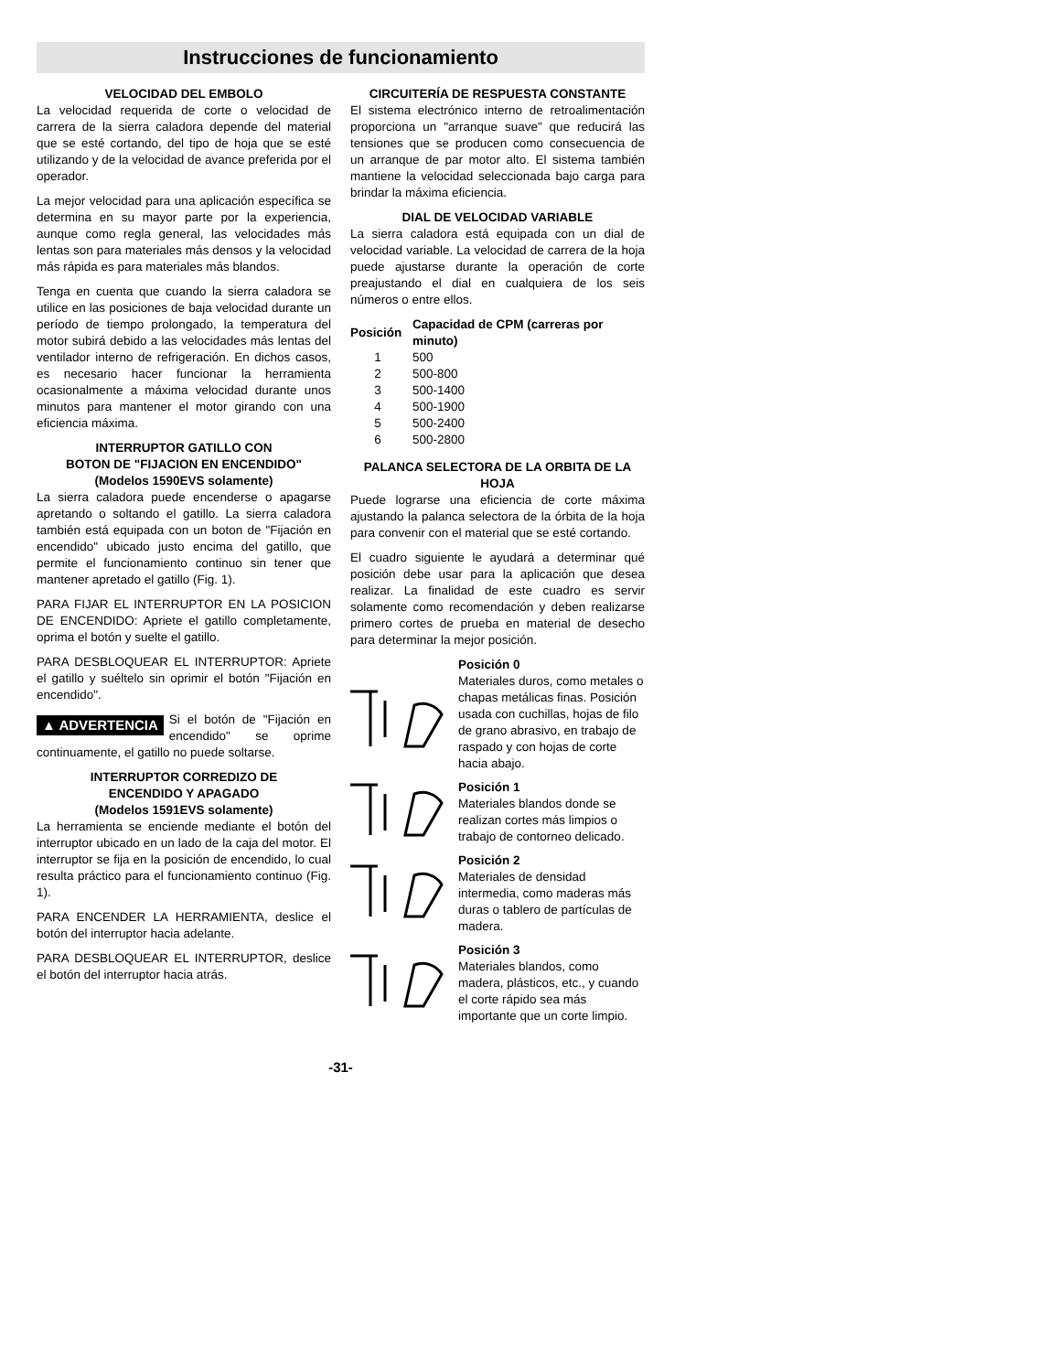Instrucciones de funcionamiento
VELOCIDAD DEL EMBOLO
La velocidad requerida de corte o velocidad de carrera de la sierra caladora depende del material que se esté cortando, del tipo de hoja que se esté utilizando y de la velocidad de avance preferida por el operador.
La mejor velocidad para una aplicación específica se determina en su mayor parte por la experiencia, aunque como regla general, las velocidades más lentas son para materiales más densos y la velocidad más rápida es para materiales más blandos.
Tenga en cuenta que cuando la sierra caladora se utilice en las posiciones de baja velocidad durante un período de tiempo prolongado, la temperatura del motor subirá debido a las velocidades más lentas del ventilador interno de refrigeración. En dichos casos, es necesario hacer funcionar la herramienta ocasionalmente a máxima velocidad durante unos minutos para mantener el motor girando con una eficiencia máxima.
INTERRUPTOR GATILLO CON
BOTON DE "FIJACION EN ENCENDIDO"
(Modelos 1590EVS solamente)
La sierra caladora puede encenderse o apagarse apretando o soltando el gatillo. La sierra caladora también está equipada con un boton de "Fijación en encendido" ubicado justo encima del gatillo, que permite el funcionamiento continuo sin tener que mantener apretado el gatillo (Fig. 1).
PARA FIJAR EL INTERRUPTOR EN LA POSICION DE ENCENDIDO: Apriete el gatillo completamente, oprima el botón y suelte el gatillo.
PARA DESBLOQUEAR EL INTERRUPTOR: Apriete el gatillo y suéltelo sin oprimir el botón "Fijación en encendido".
▲ ADVERTENCIA Si el botón de "Fijación en encendido" se oprime continuamente, el gatillo no puede soltarse.
INTERRUPTOR CORREDIZO DE
ENCENDIDO Y APAGADO
(Modelos 1591EVS solamente)
La herramienta se enciende mediante el botón del interruptor ubicado en un lado de la caja del motor. El interruptor se fija en la posición de encendido, lo cual resulta práctico para el funcionamiento continuo (Fig. 1).
PARA ENCENDER LA HERRAMIENTA, deslice el botón del interruptor hacia adelante.
PARA DESBLOQUEAR EL INTERRUPTOR, deslice el botón del interruptor hacia atrás.
CIRCUITERÍA DE RESPUESTA CONSTANTE
El sistema electrónico interno de retroalimentación proporciona un "arranque suave" que reducirá las tensiones que se producen como consecuencia de un arranque de par motor alto. El sistema también mantiene la velocidad seleccionada bajo carga para brindar la máxima eficiencia.
DIAL DE VELOCIDAD VARIABLE
La sierra caladora está equipada con un dial de velocidad variable. La velocidad de carrera de la hoja puede ajustarse durante la operación de corte preajustando el dial en cualquiera de los seis números o entre ellos.
| Posición | Capacidad de CPM (carreras por minuto) |
| --- | --- |
| 1 | 500 |
| 2 | 500-800 |
| 3 | 500-1400 |
| 4 | 500-1900 |
| 5 | 500-2400 |
| 6 | 500-2800 |
PALANCA SELECTORA DE LA ORBITA DE LA HOJA
Puede lograrse una eficiencia de corte máxima ajustando la palanca selectora de la órbita de la hoja para convenir con el material que se esté cortando.
El cuadro siguiente le ayudará a determinar qué posición debe usar para la aplicación que desea realizar. La finalidad de este cuadro es servir solamente como recomendación y deben realizarse primero cortes de prueba en material de desecho para determinar la mejor posición.
Posición 0
Materiales duros, como metales o chapas metálicas finas. Posición usada con cuchillas, hojas de filo de grano abrasivo, en trabajo de raspado y con hojas de corte hacia abajo.
Posición 1
Materiales blandos donde se realizan cortes más limpios o trabajo de contorneo delicado.
Posición 2
Materiales de densidad intermedia, como maderas más duras o tablero de partículas de madera.
Posición 3
Materiales blandos, como madera, plásticos, etc., y cuando el corte rápido sea más importante que un corte limpio.
-31-